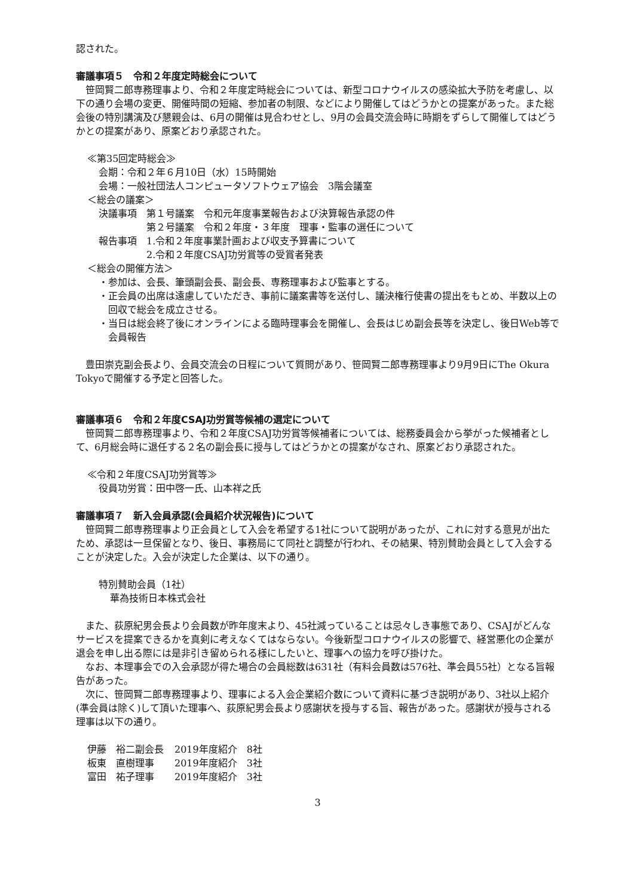認された。
審議事項５　令和２年度定時総会について
　笹岡賢二郎専務理事より、令和２年度定時総会については、新型コロナウイルスの感染拡大予防を考慮し、以下の通り会場の変更、開催時間の短縮、参加者の制限、などにより開催してはどうかとの提案があった。また総会後の特別講演及び懇親会は、6月の開催は見合わせとし、9月の会員交流会時に時期をずらして開催してはどうかとの提案があり、原案どおり承認された。
≪第35回定時総会≫
会期：令和２年６月10日（水）15時開始
会場：一般社団法人コンピュータソフトウェア協会　3階会議室
＜総会の議案＞
決議事項　第１号議案　令和元年度事業報告および決算報告承認の件
　　　　　第２号議案　令和２年度・３年度　理事・監事の選任について
報告事項　1.令和２年度事業計画および収支予算書について
　　　　　2.令和２年度CSAJ功労賞等の受賞者発表
＜総会の開催方法＞
・参加は、会長、筆頭副会長、副会長、専務理事および監事とする。
・正会員の出席は遠慮していただき、事前に議案書等を送付し、議決権行使書の提出をもとめ、半数以上の回収で総会を成立させる。
・当日は総会終了後にオンラインによる臨時理事会を開催し、会長はじめ副会長等を決定し、後日Web等で会員報告
　豊田崇克副会長より、会員交流会の日程について質問があり、笹岡賢二郎専務理事より9月9日にThe Okura Tokyoで開催する予定と回答した。
審議事項６　令和２年度CSAJ功労賞等候補の選定について
　笹岡賢二郎専務理事より、令和２年度CSAJ功労賞等候補者については、総務委員会から挙がった候補者として、6月総会時に退任する２名の副会長に授与してはどうかとの提案がなされ、原案どおり承認された。
≪令和２年度CSAJ功労賞等≫
役員功労賞：田中啓一氏、山本祥之氏
審議事項７　新入会員承認(会員紹介状況報告)について
　笹岡賢二郎専務理事より正会員として入会を希望する1社について説明があったが、これに対する意見が出たため、承認は一旦保留となり、後日、事務局にて同社と調整が行われ、その結果、特別賛助会員として入会することが決定した。入会が決定した企業は、以下の通り。
特別賛助会員（1社）
華為技術日本株式会社
　また、荻原紀男会長より会員数が昨年度末より、45社減っていることは忌々しき事態であり、CSAJがどんなサービスを提案できるかを真剣に考えなくてはならない。今後新型コロナウイルスの影響で、経営悪化の企業が退会を申し出る際には是非引き留められる様にしたいと、理事への協力を呼び掛けた。
　なお、本理事会での入会承認が得た場合の会員総数は631社（有料会員数は576社、準会員55社）となる旨報告があった。
　次に、笹岡賢二郎専務理事より、理事による入会企業紹介数について資料に基づき説明があり、3社以上紹介(準会員は除く)して頂いた理事へ、荻原紀男会長より感謝状を授与する旨、報告があった。感謝状が授与される理事は以下の通り。
| 伊藤 裕二副会長 | 2019年度紹介 8社 |
| 板東 直樹理事 | 2019年度紹介 3社 |
| 富田 祐子理事 | 2019年度紹介 3社 |
3